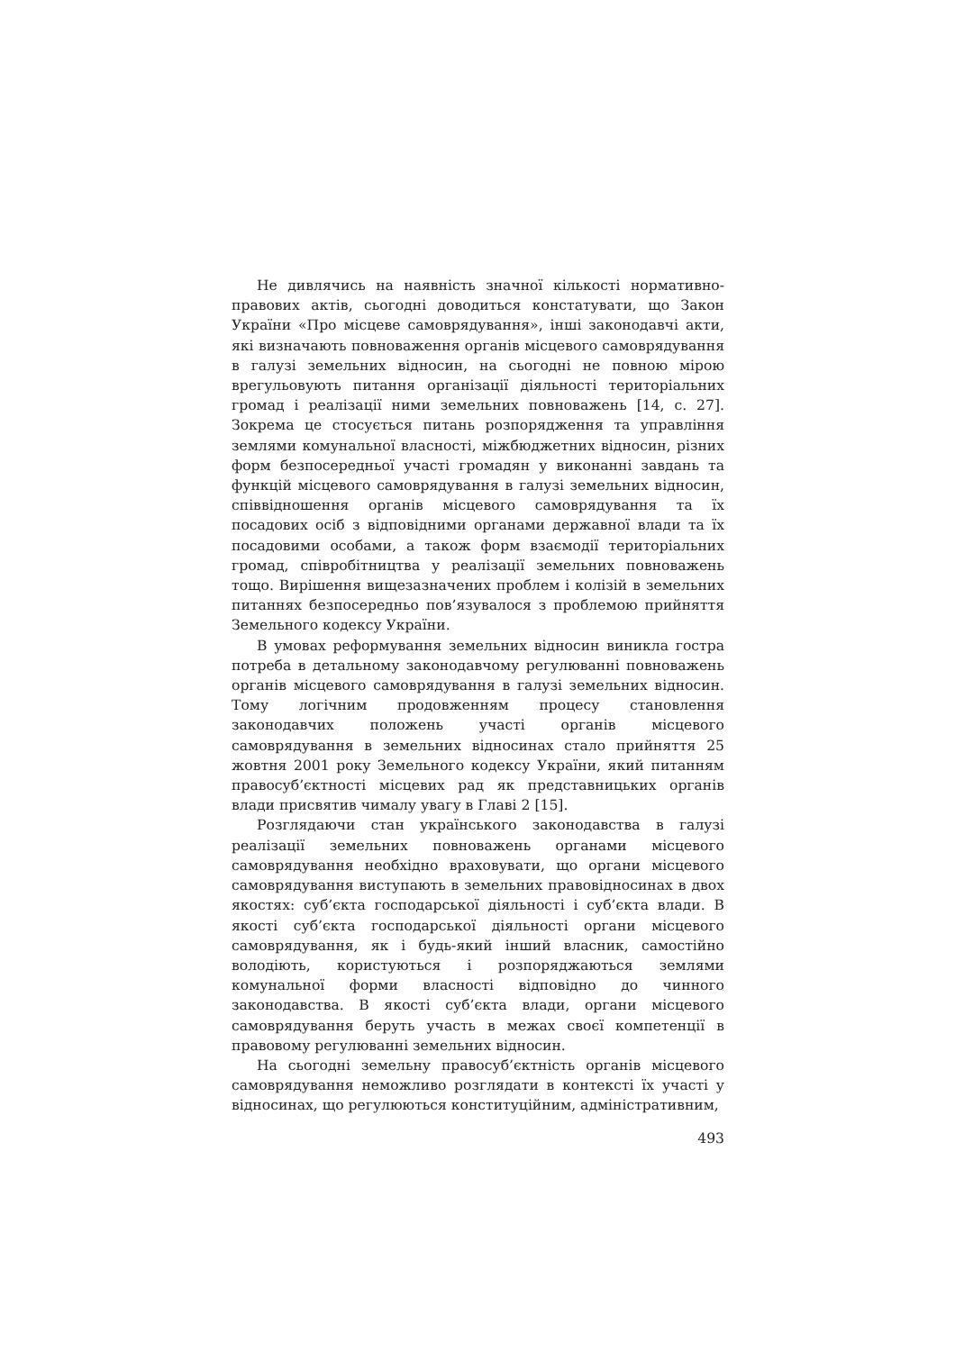Не дивлячись на наявність значної кількості нормативно-правових актів, сьогодні доводиться констатувати, що Закон України «Про місцеве самоврядування», інші законодавчі акти, які визначають повноваження органів місцевого самоврядування в галузі земельних відносин, на сьогодні не повною мірою врегульовують питання організації діяльності територіальних громад і реалізації ними земельних повноважень [14, с. 27]. Зокрема це стосується питань розпорядження та управління землями комунальної власності, міжбюджетних відносин, різних форм безпосередньої участі громадян у виконанні завдань та функцій місцевого самоврядування в галузі земельних відносин, співвідношення органів місцевого самоврядування та їх посадових осіб з відповідними органами державної влади та їх посадовими особами, а також форм взаємодії територіальних громад, співробітництва у реалізації земельних повноважень тощо. Вирішення вищезазначених проблем і колізій в земельних питаннях безпосередньо пов’язувалося з проблемою прийняття Земельного кодексу України.
В умовах реформування земельних відносин виникла гостра потреба в детальному законодавчому регулюванні повноважень органів місцевого самоврядування в галузі земельних відносин. Тому логічним продовженням процесу становлення законодавчих положень участі органів місцевого самоврядування в земельних відносинах стало прийняття 25 жовтня 2001 року Земельного кодексу України, який питанням правосуб’єктності місцевих рад як представницьких органів влади присвятив чималу увагу в Главі 2 [15].
Розглядаючи стан українського законодавства в галузі реалізації земельних повноважень органами місцевого самоврядування необхідно враховувати, що органи місцевого самоврядування виступають в земельних правовідносинах в двох якостях: суб’єкта господарської діяльності і суб’єкта влади. В якості суб’єкта господарської діяльності органи місцевого самоврядування, як і будь-який інший власник, самостійно володіють, користуються і розпоряджаються землями комунальної форми власності відповідно до чинного законодавства. В якості суб’єкта влади, органи місцевого самоврядування беруть участь в межах своєї компетенції в правовому регулюванні земельних відносин.
На сьогодні земельну правосуб’єктність органів місцевого самоврядування неможливо розглядати в контексті їх участі у відносинах, що регулюються конституційним, адміністративним,
493